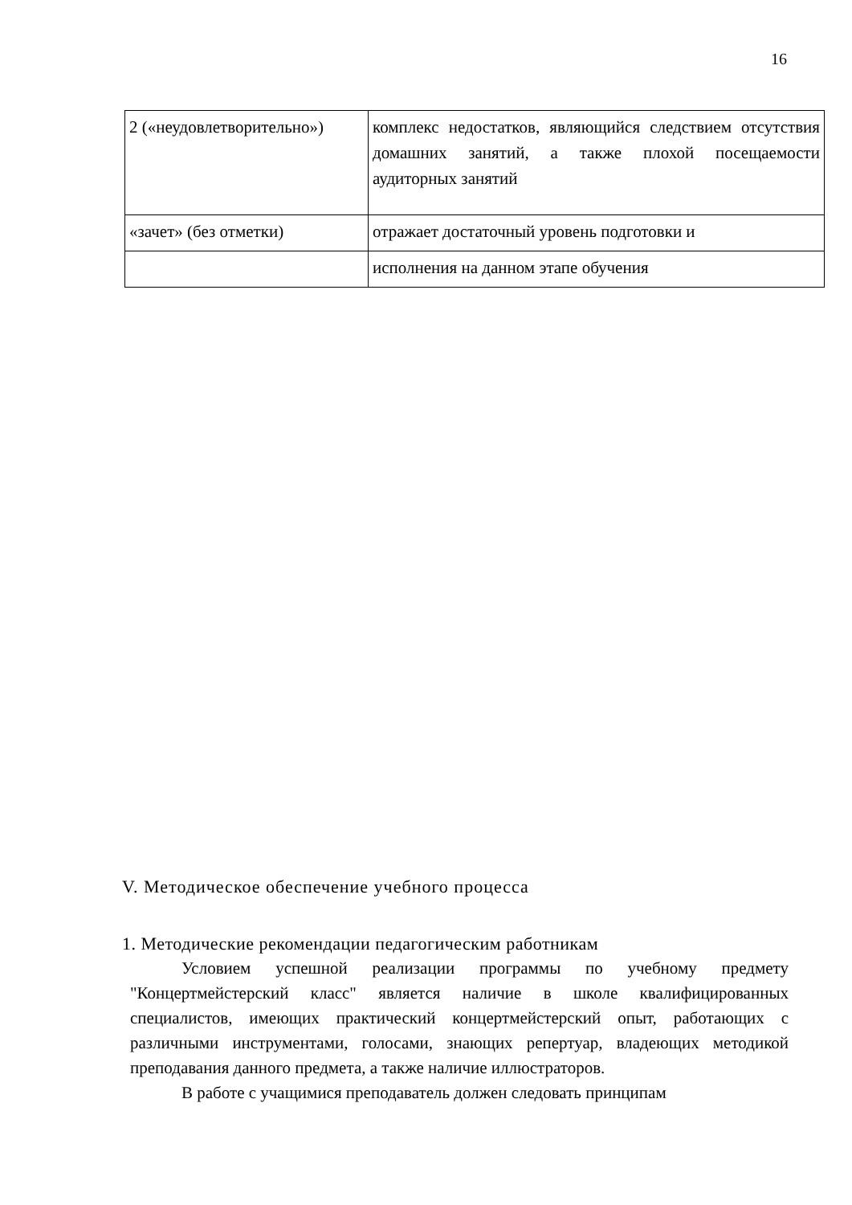16
| 2 («неудовлетворительно») | комплекс недостатков, являющийся следствием отсутствия домашних занятий, а также плохой посещаемости аудиторных занятий |
| «зачет» (без отметки) | отражает достаточный уровень подготовки и |
| | исполнения на данном этапе обучения |
V. Методическое обеспечение учебного процесса
1. Методические рекомендации педагогическим работникам
Условием успешной реализации программы по учебному предмету "Концертмейстерский класс" является наличие в школе квалифицированных специалистов, имеющих практический концертмейстерский опыт, работающих с различными инструментами, голосами, знающих репертуар, владеющих методикой преподавания данного предмета, а также наличие иллюстраторов.
В работе с учащимися преподаватель должен следовать принципам